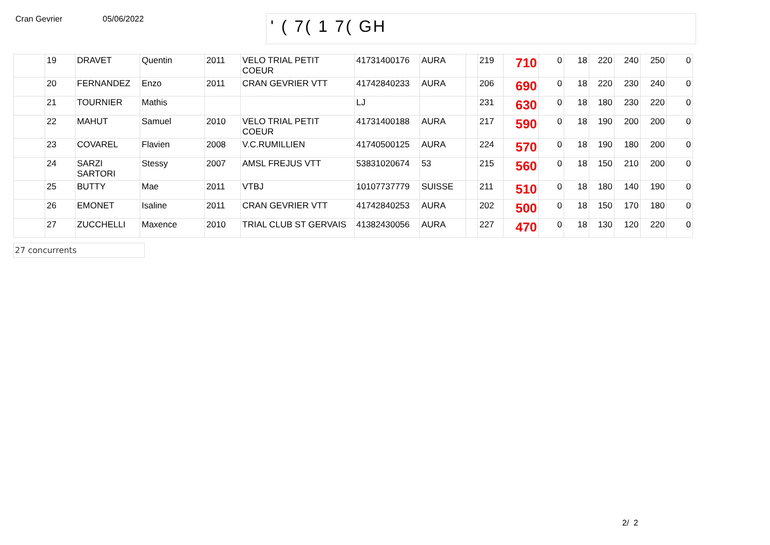Cran Gevrier 05/06/2022
' ( 7( 1 7( GH
| | 19 | DRAVET | Quentin | 2011 | VELO TRIAL PETIT COEUR | 41731400176 | AURA | | 219 | 710 | 0 | 18 | 220 | 240 | 250 | 0 |
| | 20 | FERNANDEZ | Enzo | 2011 | CRAN GEVRIER VTT | 41742840233 | AURA | | 206 | 690 | 0 | 18 | 220 | 230 | 240 | 0 |
| | 21 | TOURNIER | Mathis | | | LJ | | | 231 | 630 | 0 | 18 | 180 | 230 | 220 | 0 |
| | 22 | MAHUT | Samuel | 2010 | VELO TRIAL PETIT COEUR | 41731400188 | AURA | | 217 | 590 | 0 | 18 | 190 | 200 | 200 | 0 |
| | 23 | COVAREL | Flavien | 2008 | V.C.RUMILLIEN | 41740500125 | AURA | | 224 | 570 | 0 | 18 | 190 | 180 | 200 | 0 |
| | 24 | SARZI SARTORI | Stessy | 2007 | AMSL FREJUS VTT | 53831020674 | 53 | | 215 | 560 | 0 | 18 | 150 | 210 | 200 | 0 |
| | 25 | BUTTY | Mae | 2011 | VTBJ | 10107737779 | SUISSE | | 211 | 510 | 0 | 18 | 180 | 140 | 190 | 0 |
| | 26 | EMONET | Isaline | 2011 | CRAN GEVRIER VTT | 41742840253 | AURA | | 202 | 500 | 0 | 18 | 150 | 170 | 180 | 0 |
| | 27 | ZUCCHELLI | Maxence | 2010 | TRIAL CLUB ST GERVAIS | 41382430056 | AURA | | 227 | 470 | 0 | 18 | 130 | 120 | 220 | 0 |
27 concurrents
2/ 2